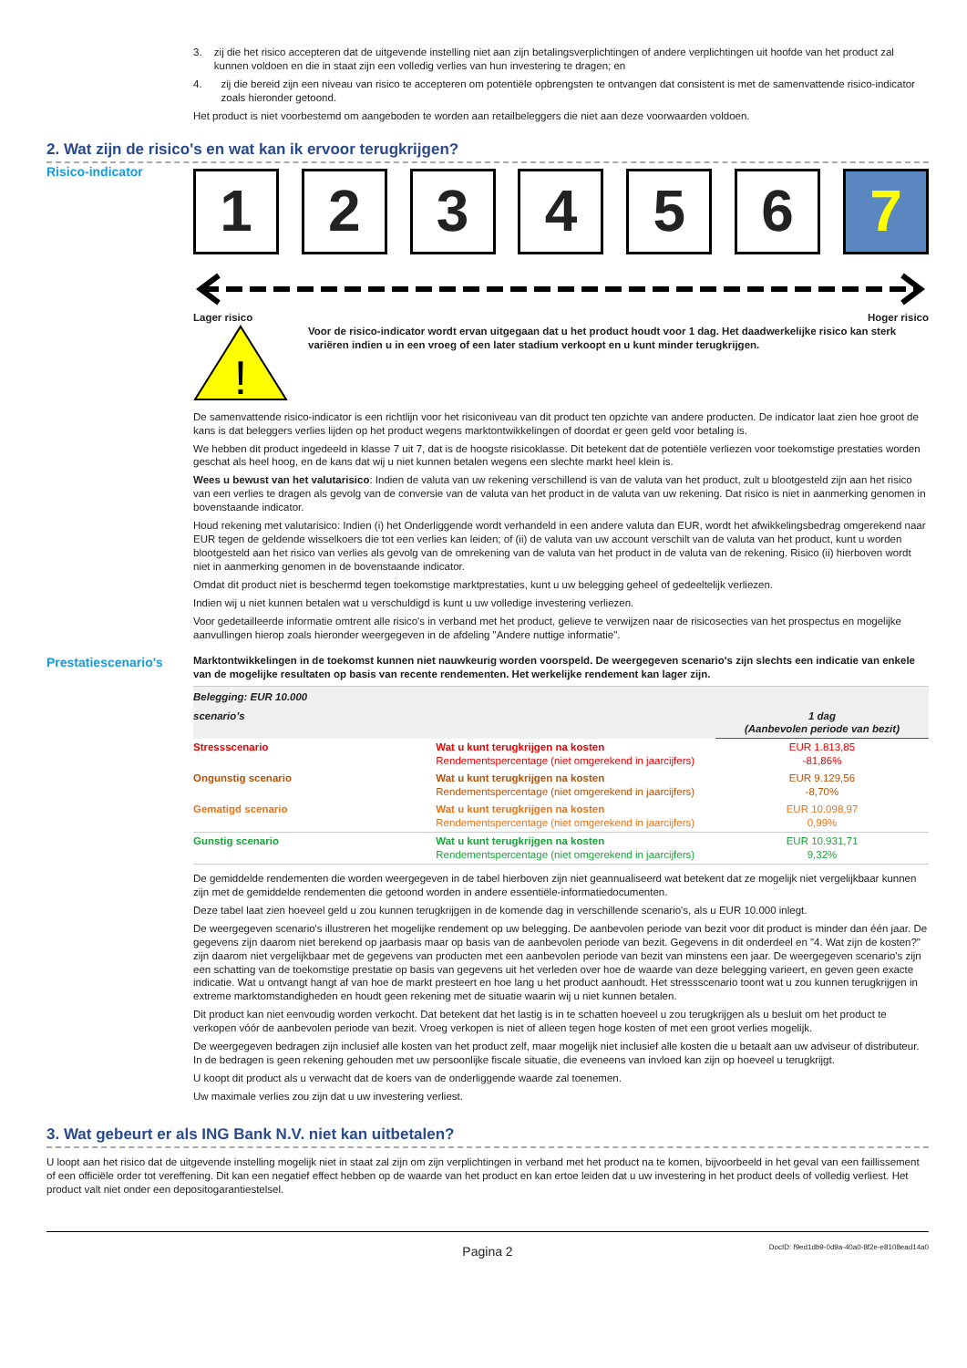3. zij die het risico accepteren dat de uitgevende instelling niet aan zijn betalingsverplichtingen of andere verplichtingen uit hoofde van het product zal kunnen voldoen en die in staat zijn een volledig verlies van hun investering te dragen; en
4. zij die bereid zijn een niveau van risico te accepteren om potentiële opbrengsten te ontvangen dat consistent is met de samenvattende risico-indicator zoals hieronder getoond.
Het product is niet voorbestemd om aangeboden te worden aan retailbeleggers die niet aan deze voorwaarden voldoen.
2. Wat zijn de risico's en wat kan ik ervoor terugkrijgen?
Risico-indicator
1 2 3 4 5 6 7
Lager risico Hoger risico
!
Voor de risico-indicator wordt ervan uitgegaan dat u het product houdt voor 1 dag. Het daadwerkelijke risico kan sterk variëren indien u in een vroeg of een later stadium verkoopt en u kunt minder terugkrijgen.
De samenvattende risico-indicator is een richtlijn voor het risiconiveau van dit product ten opzichte van andere producten. De indicator laat zien hoe groot de kans is dat beleggers verlies lijden op het product wegens marktontwikkelingen of doordat er geen geld voor betaling is.
We hebben dit product ingedeeld in klasse 7 uit 7, dat is de hoogste risicoklasse. Dit betekent dat de potentiële verliezen voor toekomstige prestaties worden geschat als heel hoog, en de kans dat wij u niet kunnen betalen wegens een slechte markt heel klein is.
Wees u bewust van het valutarisico: Indien de valuta van uw rekening verschillend is van de valuta van het product, zult u blootgesteld zijn aan het risico van een verlies te dragen als gevolg van de conversie van de valuta van het product in de valuta van uw rekening. Dat risico is niet in aanmerking genomen in bovenstaande indicator.
Houd rekening met valutarisico: Indien (i) het Onderliggende wordt verhandeld in een andere valuta dan EUR, wordt het afwikkelingsbedrag omgerekend naar EUR tegen de geldende wisselkoers die tot een verlies kan leiden; of (ii) de valuta van uw account verschilt van de valuta van het product, kunt u worden blootgesteld aan het risico van verlies als gevolg van de omrekening van de valuta van het product in de valuta van de rekening. Risico (ii) hierboven wordt niet in aanmerking genomen in de bovenstaande indicator.
Omdat dit product niet is beschermd tegen toekomstige marktprestaties, kunt u uw belegging geheel of gedeeltelijk verliezen.
Indien wij u niet kunnen betalen wat u verschuldigd is kunt u uw volledige investering verliezen.
Voor gedetailleerde informatie omtrent alle risico's in verband met het product, gelieve te verwijzen naar de risicosecties van het prospectus en mogelijke aanvullingen hierop zoals hieronder weergegeven in de afdeling "Andere nuttige informatie".
Prestatiescenario's
Marktontwikkelingen in de toekomst kunnen niet nauwkeurig worden voorspeld. De weergegeven scenario's zijn slechts een indicatie van enkele van de mogelijke resultaten op basis van recente rendementen. Het werkelijke rendement kan lager zijn.
| Belegging: EUR 10.000 | | |
| scenario’s | | 1 dag (Aanbevolen periode van bezit) |
| Stressscenario | Wat u kunt terugkrijgen na kosten Rendementspercentage (niet omgerekend in jaarcijfers) | EUR 1.813,85 -81,86% |
| Ongunstig scenario | Wat u kunt terugkrijgen na kosten Rendementspercentage (niet omgerekend in jaarcijfers) | EUR 9.129,56 -8,70% |
| Gematigd scenario | Wat u kunt terugkrijgen na kosten Rendementspercentage (niet omgerekend in jaarcijfers) | EUR 10.098,97 0,99% |
| Gunstig scenario | Wat u kunt terugkrijgen na kosten Rendementspercentage (niet omgerekend in jaarcijfers) | EUR 10.931,71 9,32% |
De gemiddelde rendementen die worden weergegeven in de tabel hierboven zijn niet geannualiseerd wat betekent dat ze mogelijk niet vergelijkbaar kunnen zijn met de gemiddelde rendementen die getoond worden in andere essentiële-informatiedocumenten.
Deze tabel laat zien hoeveel geld u zou kunnen terugkrijgen in de komende dag in verschillende scenario's, als u EUR 10.000 inlegt.
De weergegeven scenario's illustreren het mogelijke rendement op uw belegging. De aanbevolen periode van bezit voor dit product is minder dan één jaar. De gegevens zijn daarom niet berekend op jaarbasis maar op basis van de aanbevolen periode van bezit. Gegevens in dit onderdeel en "4. Wat zijn de kosten?" zijn daarom niet vergelijkbaar met de gegevens van producten met een aanbevolen periode van bezit van minstens een jaar. De weergegeven scenario's zijn een schatting van de toekomstige prestatie op basis van gegevens uit het verleden over hoe de waarde van deze belegging varieert, en geven geen exacte indicatie. Wat u ontvangt hangt af van hoe de markt presteert en hoe lang u het product aanhoudt. Het stressscenario toont wat u zou kunnen terugkrijgen in extreme marktomstandigheden en houdt geen rekening met de situatie waarin wij u niet kunnen betalen.
Dit product kan niet eenvoudig worden verkocht. Dat betekent dat het lastig is in te schatten hoeveel u zou terugkrijgen als u besluit om het product te verkopen vóór de aanbevolen periode van bezit. Vroeg verkopen is niet of alleen tegen hoge kosten of met een groot verlies mogelijk.
De weergegeven bedragen zijn inclusief alle kosten van het product zelf, maar mogelijk niet inclusief alle kosten die u betaalt aan uw adviseur of distributeur. In de bedragen is geen rekening gehouden met uw persoonlijke fiscale situatie, die eveneens van invloed kan zijn op hoeveel u terugkrijgt.
U koopt dit product als u verwacht dat de koers van de onderliggende waarde zal toenemen.
Uw maximale verlies zou zijn dat u uw investering verliest.
3. Wat gebeurt er als ING Bank N.V. niet kan uitbetalen?
U loopt aan het risico dat de uitgevende instelling mogelijk niet in staat zal zijn om zijn verplichtingen in verband met het product na te komen, bijvoorbeeld in het geval van een faillissement of een officiële order tot vereffening. Dit kan een negatief effect hebben op de waarde van het product en kan ertoe leiden dat u uw investering in het product deels of volledig verliest. Het product valt niet onder een depositogarantiestelsel.
Pagina 2 DocID: f9ed1db9-0d9a-40a0-8f2e-e8108ead14a0